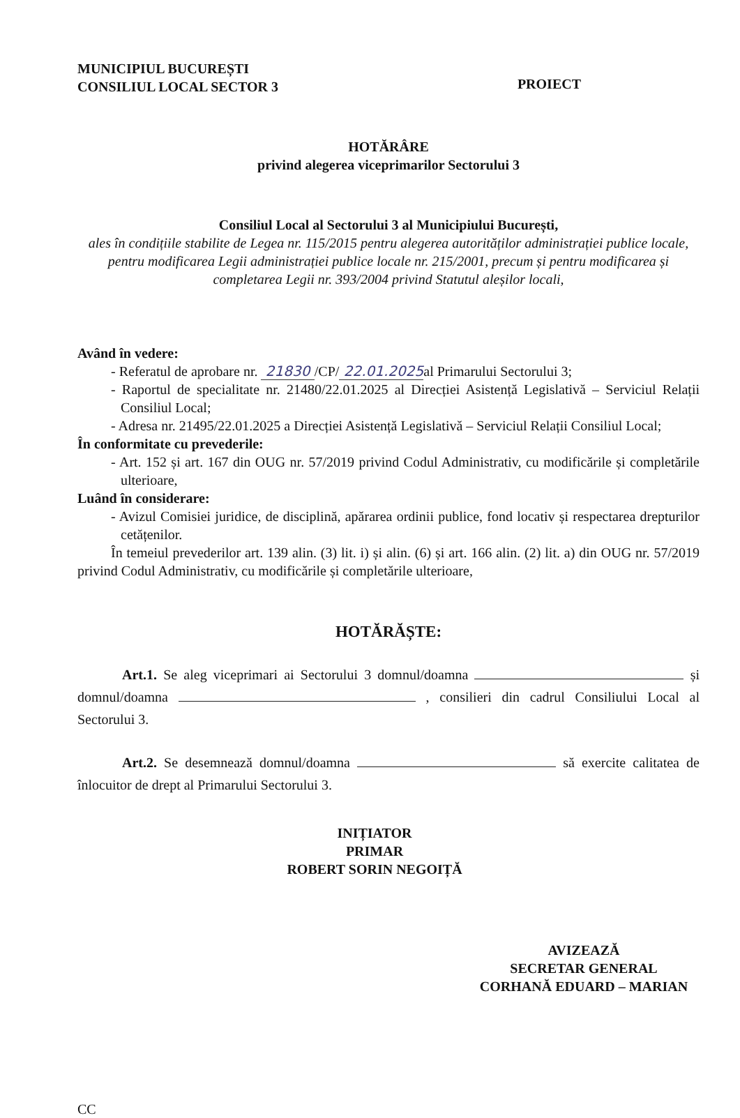MUNICIPIUL BUCUREȘTI
CONSILIUL LOCAL SECTOR 3
PROIECT
HOTĂRÂRE
privind alegerea viceprimarilor Sectorului 3
Consiliul Local al Sectorului 3 al Municipiului București,
ales în condițiile stabilite de Legea nr. 115/2015 pentru alegerea autorităților administrației publice locale, pentru modificarea Legii administrației publice locale nr. 215/2001, precum și pentru modificarea și completarea Legii nr. 393/2004 privind Statutul aleșilor locali,
Având în vedere:
- Referatul de aprobare nr. 21830 /CP/ 22.01.2025al Primarului Sectorului 3;
- Raportul de specialitate nr. 21480/22.01.2025 al Direcției Asistență Legislativă – Serviciul Relații Consiliul Local;
- Adresa nr. 21495/22.01.2025 a Direcției Asistență Legislativă – Serviciul Relații Consiliul Local;
În conformitate cu prevederile:
- Art. 152 și art. 167 din OUG nr. 57/2019 privind Codul Administrativ, cu modificările și completările ulterioare,
Luând în considerare:
- Avizul Comisiei juridice, de disciplină, apărarea ordinii publice, fond locativ și respectarea drepturilor cetățenilor.
În temeiul prevederilor art. 139 alin. (3) lit. i) și alin. (6) și art. 166 alin. (2) lit. a) din OUG nr. 57/2019 privind Codul Administrativ, cu modificările și completările ulterioare,
HOTĂRĂȘTE:
Art.1. Se aleg viceprimari ai Sectorului 3 domnul/doamna și domnul/doamna , consilieri din cadrul Consiliului Local al Sectorului 3.
Art.2. Se desemnează domnul/doamna să exercite calitatea de înlocuitor de drept al Primarului Sectorului 3.
INIȚIATOR
PRIMAR
ROBERT SORIN NEGOIȚĂ
AVIZEAZĂ
SECRETAR GENERAL
CORHANĂ EDUARD – MARIAN
CC